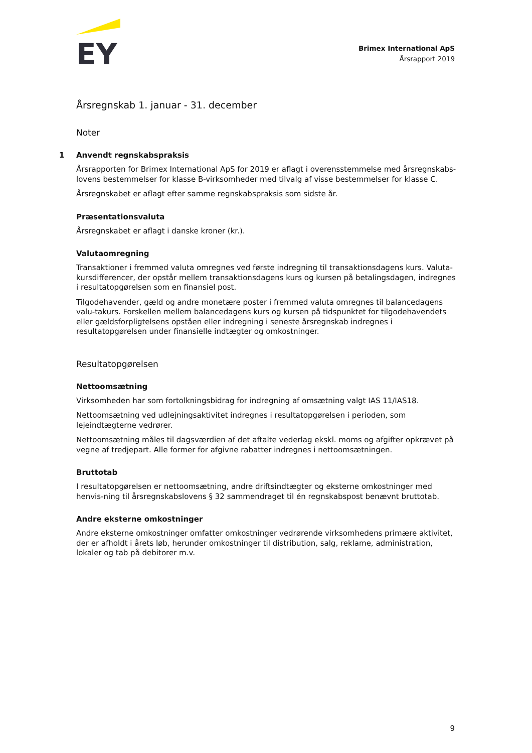EY
Brimex International ApS
Årsrapport 2019
Årsregnskab 1. januar - 31. december
Noter
1 Anvendt regnskabspraksis
Årsrapporten for Brimex International ApS for 2019 er aflagt i overensstemmelse med årsregnskabs-lovens bestemmelser for klasse B-virksomheder med tilvalg af visse bestemmelser for klasse C.
Årsregnskabet er aflagt efter samme regnskabspraksis som sidste år.
Præsentationsvaluta
Årsregnskabet er aflagt i danske kroner (kr.).
Valutaomregning
Transaktioner i fremmed valuta omregnes ved første indregning til transaktionsdagens kurs. Valuta-kursdifferencer, der opstår mellem transaktionsdagens kurs og kursen på betalingsdagen, indregnes i resultatopgørelsen som en finansiel post.
Tilgodehavender, gæld og andre monetære poster i fremmed valuta omregnes til balancedagens valu-takurs. Forskellen mellem balancedagens kurs og kursen på tidspunktet for tilgodehavendets eller gældsforpligtelsens opståen eller indregning i seneste årsregnskab indregnes i resultatopgørelsen under finansielle indtægter og omkostninger.
Resultatopgørelsen
Nettoomsætning
Virksomheden har som fortolkningsbidrag for indregning af omsætning valgt IAS 11/IAS18.
Nettoomsætning ved udlejningsaktivitet indregnes i resultatopgørelsen i perioden, som lejeindtægterne vedrører.
Nettoomsætning måles til dagsværdien af det aftalte vederlag ekskl. moms og afgifter opkrævet på vegne af tredjepart. Alle former for afgivne rabatter indregnes i nettoomsætningen.
Bruttotab
I resultatopgørelsen er nettoomsætning, andre driftsindtægter og eksterne omkostninger med henvis-ning til årsregnskabslovens § 32 sammendraget til én regnskabspost benævnt bruttotab.
Andre eksterne omkostninger
Andre eksterne omkostninger omfatter omkostninger vedrørende virksomhedens primære aktivitet, der er afholdt i årets løb, herunder omkostninger til distribution, salg, reklame, administration, lokaler og tab på debitorer m.v.
9